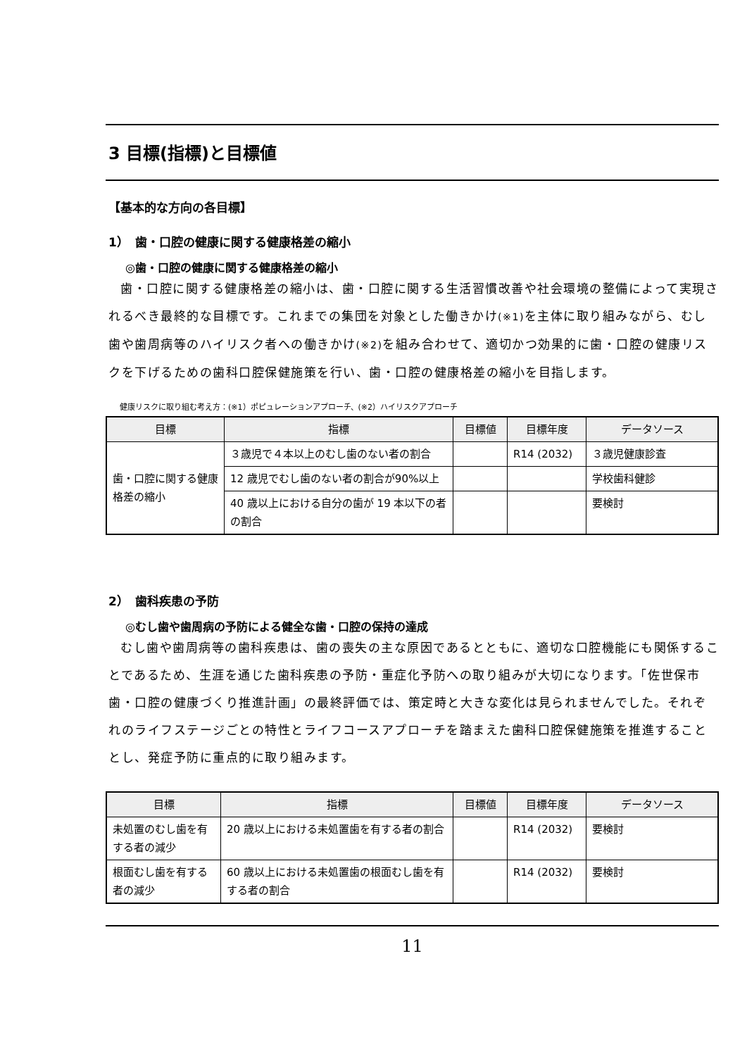3 目標(指標)と目標値
【基本的な方向の各目標】
1）　歯・口腔の健康に関する健康格差の縮小
◎歯・口腔の健康に関する健康格差の縮小
歯・口腔に関する健康格差の縮小は、歯・口腔に関する生活習慣改善や社会環境の整備によって実現されるべき最終的な目標です。これまでの集団を対象とした働きかけ(※1) を主体に取り組みながら、むし歯や歯周病等のハイリスク者への働きかけ(※2) を組み合わせて、適切かつ効果的に歯・口腔の健康リスクを下げるための歯科口腔保健施策を行い、歯・口腔の健康格差の縮小を目指します。
健康リスクに取り組む考え方：(※1）ポピュレーションアプローチ、(※2）ハイリスクアプローチ
| 目標 | 指標 | 目標値 | 目標年度 | データソース |
| --- | --- | --- | --- | --- |
| 歯・口腔に関する健康格差の縮小 | ３歳児で４本以上のむし歯のない者の割合 | | R14 (2032) | ３歳児健康診査 |
| | 12 歳児でむし歯のない者の割合が90%以上 | | | 学校歯科健診 |
| | 40 歳以上における自分の歯が 19 本以下の者の割合 | | | 要検討 |
2）　歯科疾患の予防
◎むし歯や歯周病の予防による健全な歯・口腔の保持の達成
むし歯や歯周病等の歯科疾患は、歯の喪失の主な原因であるとともに、適切な口腔機能にも関係することであるため、生涯を通じた歯科疾患の予防・重症化予防への取り組みが大切になります。「佐世保市歯・口腔の健康づくり推進計画」の最終評価では、策定時と大きな変化は見られませんでした。それぞれのライフステージごとの特性とライフコースアプローチを踏まえた歯科口腔保健施策を推進することとし、発症予防に重点的に取り組みます。
| 目標 | 指標 | 目標値 | 目標年度 | データソース |
| --- | --- | --- | --- | --- |
| 未処置のむし歯を有する者の減少 | 20 歳以上における未処置歯を有する者の割合 | | R14 (2032) | 要検討 |
| 根面むし歯を有する者の減少 | 60 歳以上における未処置歯の根面むし歯を有する者の割合 | | R14 (2032) | 要検討 |
11